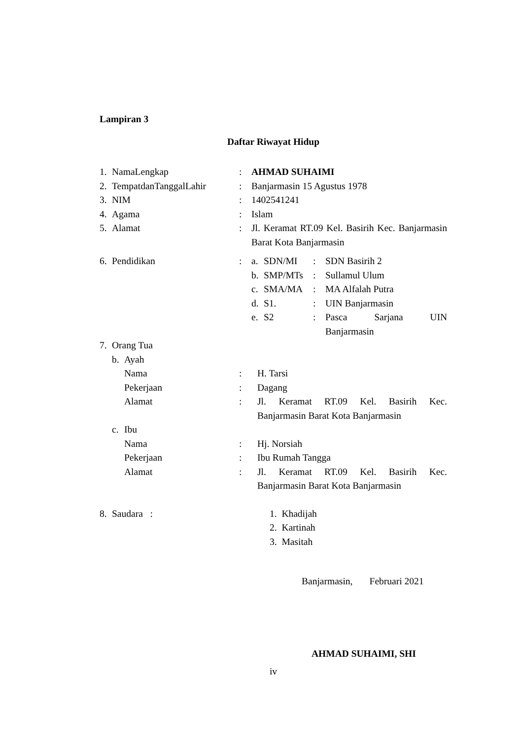Lampiran 3
Daftar Riwayat Hidup
1. NamaLengkap: AHMAD SUHAIMI
2. TempatdanTanggalLahir: Banjarmasin 15 Agustus 1978
3. NIM: 1402541241
4. Agama: Islam
5. Alamat: Jl. Keramat RT.09 Kel. Basirih Kec. Banjarmasin Barat Kota Banjarmasin
6. Pendidikan: a. SDN/MI: SDN Basirih 2
b. SMP/MTs: Sullamul Ulum
c. SMA/MA: MA Alfalah Putra
d. S1.: UIN Banjarmasin
e. S2: Pasca Sarjana UIN Banjarmasin
7. Orang Tua
b. Ayah
Nama: H. Tarsi
Pekerjaan: Dagang
Alamat: Jl. Keramat RT.09 Kel. Basirih Kec. Banjarmasin Barat Kota Banjarmasin
c. Ibu
Nama: Hj. Norsiah
Pekerjaan: Ibu Rumah Tangga
Alamat: Jl. Keramat RT.09 Kel. Basirih Kec. Banjarmasin Barat Kota Banjarmasin
8. Saudara : 1. Khadijah
2. Kartinah
3. Masitah
Banjarmasin, Februari 2021
AHMAD SUHAIMI, SHI
iv